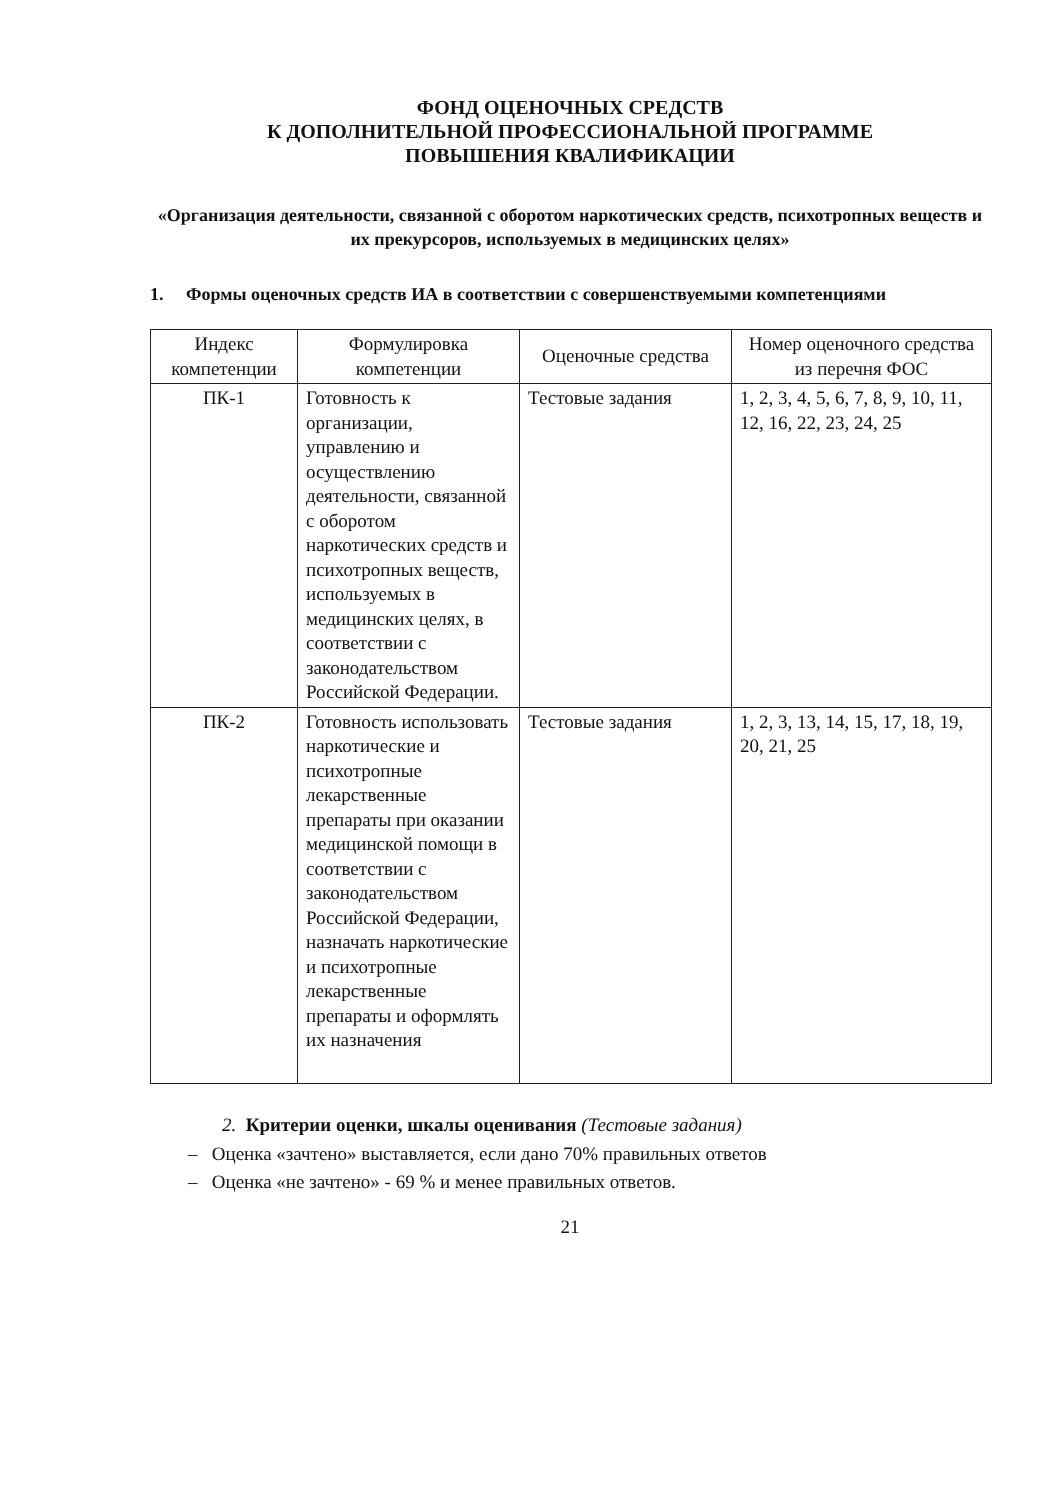ФОНД ОЦЕНОЧНЫХ СРЕДСТВ
К ДОПОЛНИТЕЛЬНОЙ ПРОФЕССИОНАЛЬНОЙ ПРОГРАММЕ
ПОВЫШЕНИЯ КВАЛИФИКАЦИИ
«Организация деятельности, связанной с оборотом наркотических средств, психотропных веществ и их прекурсоров, используемых в медицинских целях»
1. Формы оценочных средств ИА в соответствии с совершенствуемыми компетенциями
| Индекс компетенции | Формулировка компетенции | Оценочные средства | Номер оценочного средства из перечня ФОС |
| --- | --- | --- | --- |
| ПК-1 | Готовность к организации, управлению и осуществлению деятельности, связанной с оборотом наркотических средств и психотропных веществ, используемых в медицинских целях, в соответствии с законодательством Российской Федерации. | Тестовые задания | 1, 2, 3, 4, 5, 6, 7, 8, 9, 10, 11, 12, 16, 22, 23, 24, 25 |
| ПК-2 | Готовность использовать наркотические и психотропные лекарственные препараты при оказании медицинской помощи в соответствии с законодательством Российской Федерации, назначать наркотические и психотропные лекарственные препараты и оформлять их назначения | Тестовые задания | 1, 2, 3, 13, 14, 15, 17, 18, 19, 20, 21, 25 |
2. Критерии оценки, шкалы оценивания (Тестовые задания)
– Оценка «зачтено» выставляется, если дано 70% правильных ответов
– Оценка «не зачтено» - 69 % и менее правильных ответов.
21